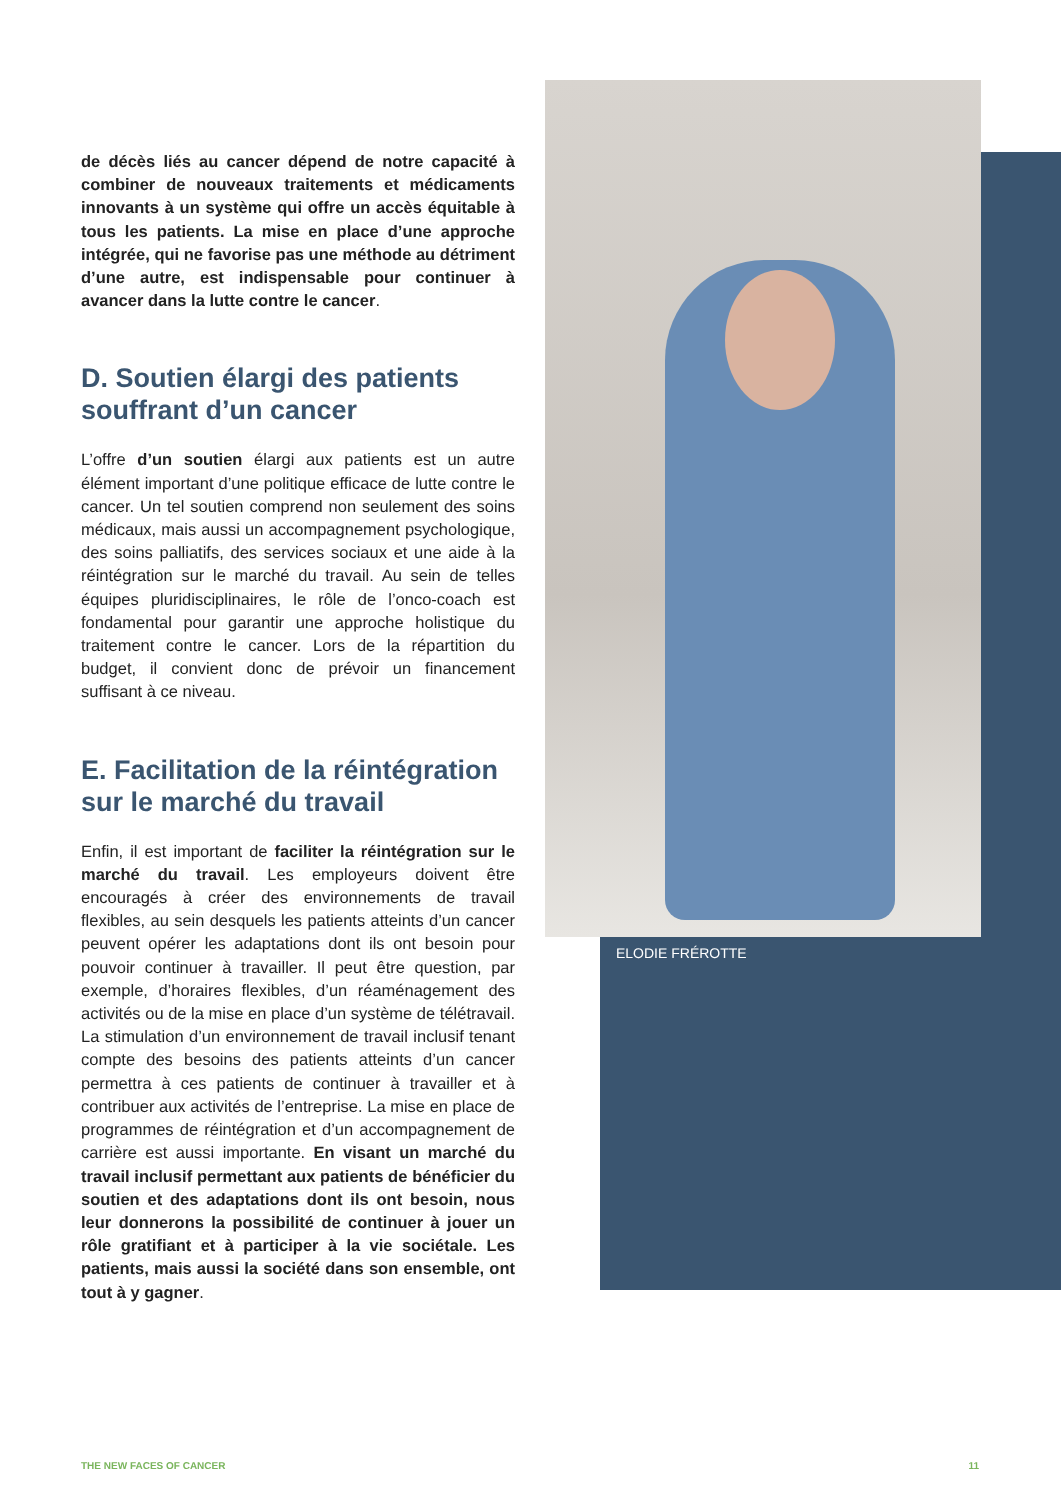ELODIE FRÉROTTE
de décès liés au cancer dépend de notre capacité à combiner de nouveaux traitements et médicaments innovants à un système qui offre un accès équitable à tous les patients. La mise en place d’une approche intégrée, qui ne favorise pas une méthode au détriment d’une autre, est indispensable pour continuer à avancer dans la lutte contre le cancer.
D. Soutien élargi des patients souffrant d’un cancer
L’offre d’un soutien élargi aux patients est un autre élément important d’une politique efficace de lutte contre le cancer. Un tel soutien comprend non seulement des soins médicaux, mais aussi un accompagnement psychologique, des soins palliatifs, des services sociaux et une aide à la réintégration sur le marché du travail. Au sein de telles équipes pluridisciplinaires, le rôle de l’onco-coach est fondamental pour garantir une approche holistique du traitement contre le cancer. Lors de la répartition du budget, il convient donc de prévoir un financement suffisant à ce niveau.
E. Facilitation de la réintégration sur le marché du travail
Enfin, il est important de faciliter la réintégration sur le marché du travail. Les employeurs doivent être encouragés à créer des environnements de travail flexibles, au sein desquels les patients atteints d’un cancer peuvent opérer les adaptations dont ils ont besoin pour pouvoir continuer à travailler. Il peut être question, par exemple, d’horaires flexibles, d’un réaménagement des activités ou de la mise en place d’un système de télétravail. La stimulation d’un environnement de travail inclusif tenant compte des besoins des patients atteints d’un cancer permettra à ces patients de continuer à travailler et à contribuer aux activités de l’entreprise. La mise en place de programmes de réintégration et d’un accompagnement de carrière est aussi importante. En visant un marché du travail inclusif permettant aux patients de bénéficier du soutien et des adaptations dont ils ont besoin, nous leur donnerons la possibilité de continuer à jouer un rôle gratifiant et à participer à la vie sociétale. Les patients, mais aussi la société dans son ensemble, ont tout à y gagner.
THE NEW FACES OF CANCER 11